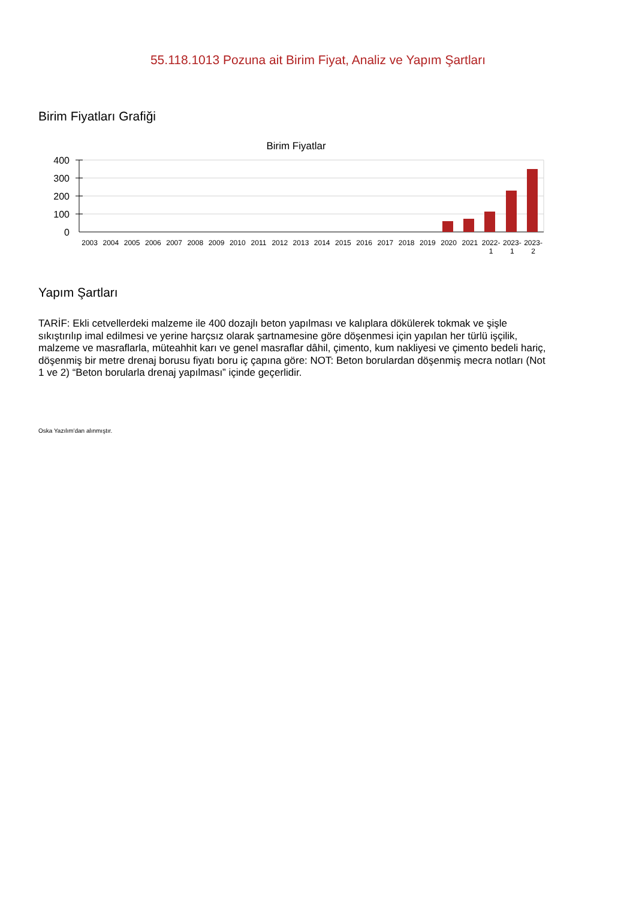55.118.1013 Pozuna ait Birim Fiyat, Analiz ve Yapım Şartları
Birim Fiyatları Grafiği
Birim Fiyatlar
400
300
200
100
0
2003 2004 2005 2006 2007 2008 2009 2010 2011 2012 2013 2014 2015 2016 2017 2018 2019 2020 2021 2022-
1 2023-
1 2023-
2
Yapım Şartları
TARİF: Ekli cetvellerdeki malzeme ile 400 dozajlı beton yapılması ve kalıplara dökülerek tokmak ve şişle sıkıştırılıp imal edilmesi ve yerine harçsız olarak şartnamesine göre döşenmesi için yapılan her türlü işçilik, malzeme ve masraflarla, müteahhit karı ve genel masraflar dâhil, çimento, kum nakliyesi ve çimento bedeli hariç, döşenmiş bir metre drenaj borusu fiyatı boru iç çapına göre: NOT: Beton borulardan döşenmiş mecra notları (Not 1 ve 2) “Beton borularla drenaj yapılması” içinde geçerlidir.
Oska Yazılım'dan alınmıştır.